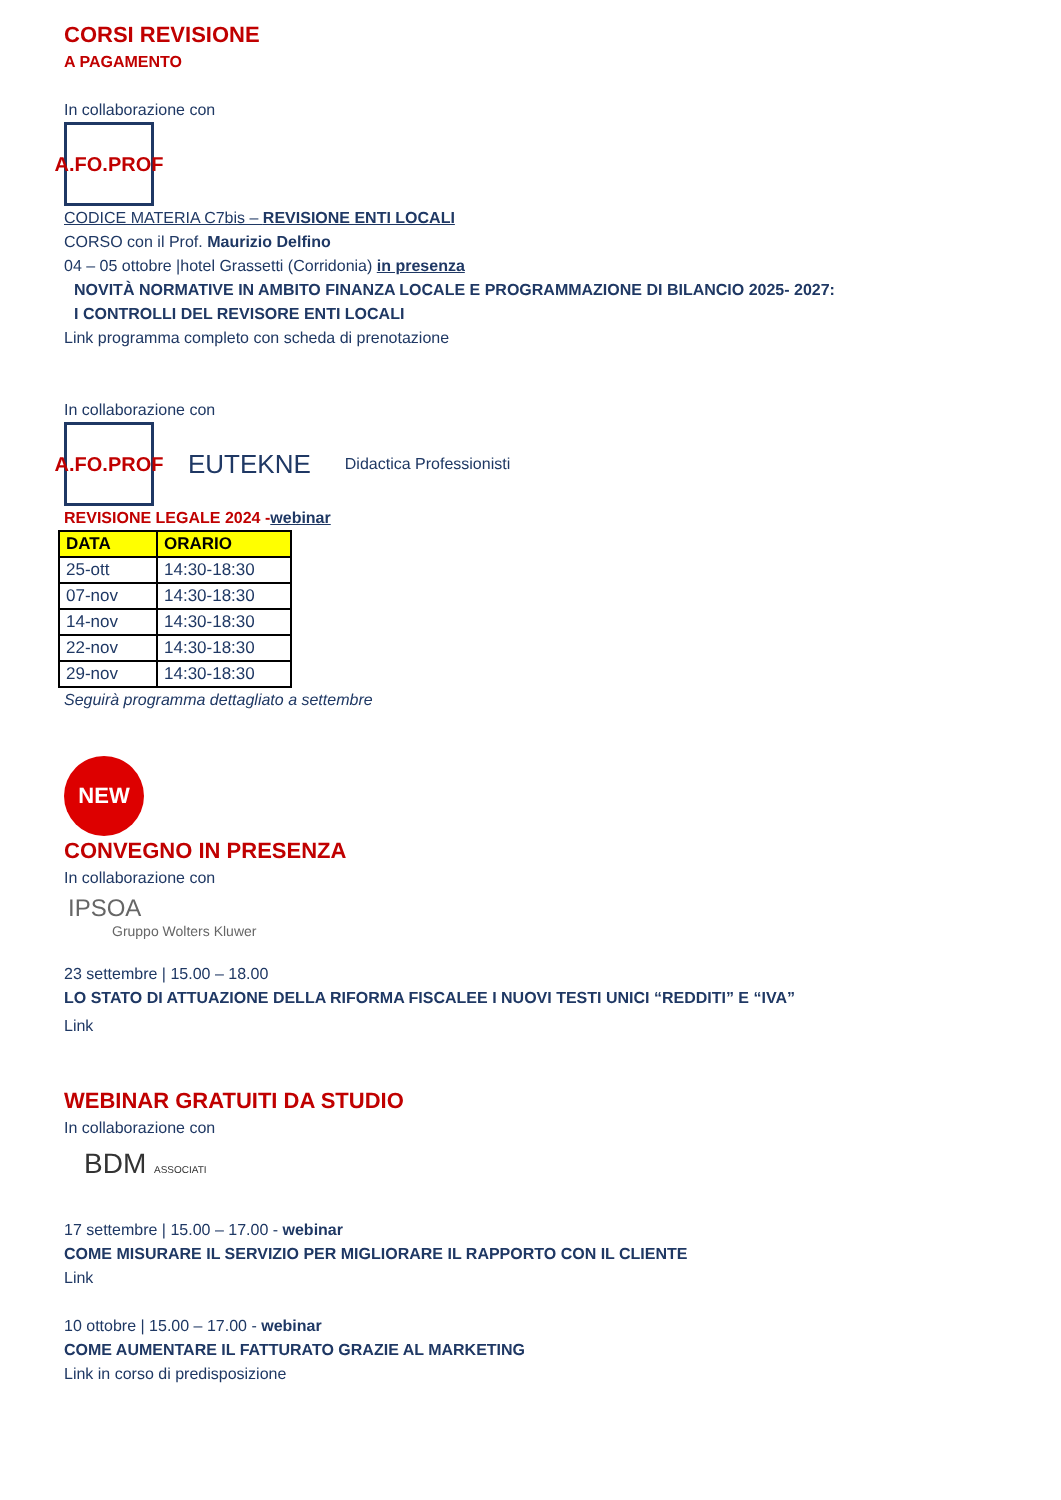CORSI REVISIONE
A PAGAMENTO
In collaborazione con
A.FO.PROF
CODICE MATERIA C7bis – REVISIONE ENTI LOCALI
CORSO con il Prof. Maurizio Delfino
04 – 05 ottobre |hotel Grassetti (Corridonia) in presenza
NOVITÀ NORMATIVE IN AMBITO FINANZA LOCALE E PROGRAMMAZIONE DI BILANCIO 2025- 2027:
I CONTROLLI DEL REVISORE ENTI LOCALI
Link programma completo con scheda di prenotazione
In collaborazione con
A.FO.PROF
EUTEKNE Didactica Professionisti
REVISIONE LEGALE 2024 -webinar
| DATA | ORARIO |
| --- | --- |
| 25-ott | 14:30-18:30 |
| 07-nov | 14:30-18:30 |
| 14-nov | 14:30-18:30 |
| 22-nov | 14:30-18:30 |
| 29-nov | 14:30-18:30 |
Seguirà programma dettagliato a settembre
NEW
CONVEGNO IN PRESENZA
In collaborazione con
IPSOA
Gruppo Wolters Kluwer
23 settembre | 15.00 – 18.00
LO STATO DI ATTUAZIONE DELLA RIFORMA FISCALEE I NUOVI TESTI UNICI “REDDITI” E “IVA”
Link
WEBINAR GRATUITI DA STUDIO
In collaborazione con
BDM ASSOCIATI
17 settembre | 15.00 – 17.00 - webinar
COME MISURARE IL SERVIZIO PER MIGLIORARE IL RAPPORTO CON IL CLIENTE
Link
10 ottobre | 15.00 – 17.00 - webinar
COME AUMENTARE IL FATTURATO GRAZIE AL MARKETING
Link in corso di predisposizione